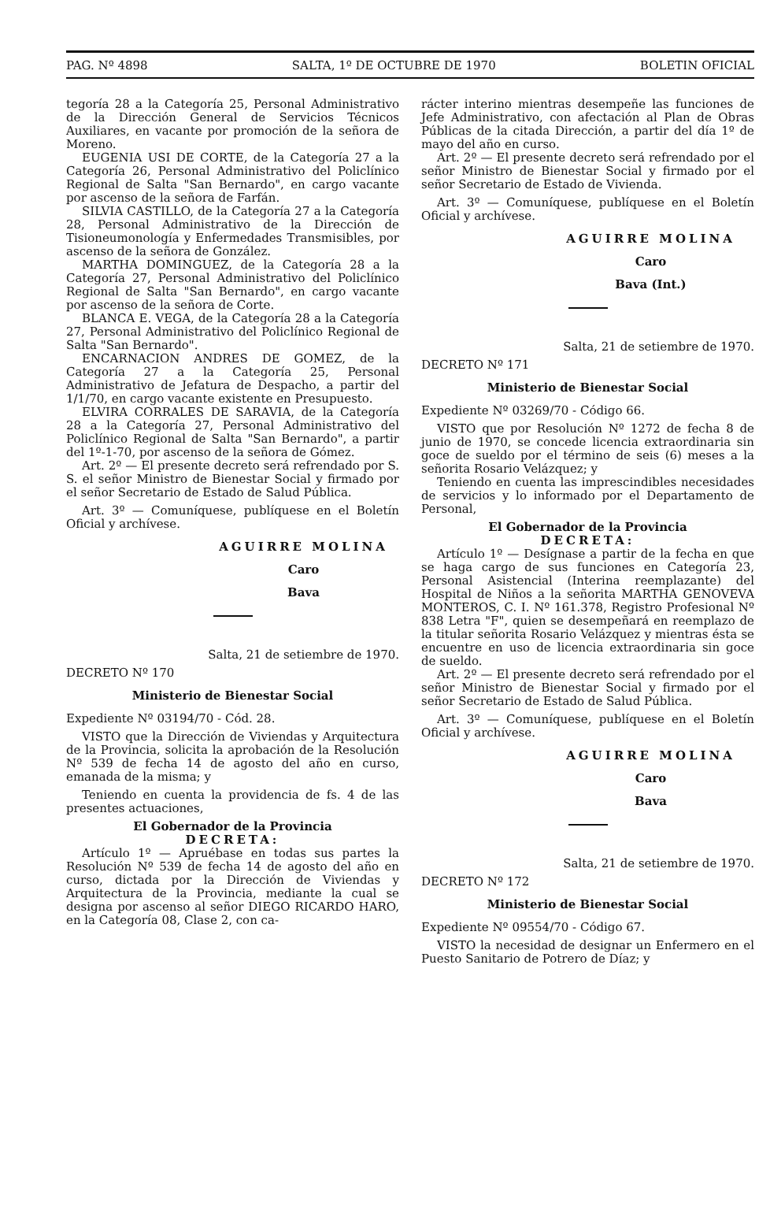PAG. Nº 4898 SALTA, 1º DE OCTUBRE DE 1970 BOLETIN OFICIAL
tegoría 28 a la Categoría 25, Personal Administrativo de la Dirección General de Servicios Técnicos Auxiliares, en vacante por promoción de la señora de Moreno.
EUGENIA USI DE CORTE, de la Categoría 27 a la Categoría 26, Personal Administrativo del Policlínico Regional de Salta "San Bernardo", en cargo vacante por ascenso de la señora de Farfán.
SILVIA CASTILLO, de la Categoría 27 a la Categoría 28, Personal Administrativo de la Dirección de Tisioneumonología y Enfermedades Transmisibles, por ascenso de la señora de González.
MARTHA DOMINGUEZ, de la Categoría 28 a la Categoría 27, Personal Administrativo del Policlínico Regional de Salta "San Bernardo", en cargo vacante por ascenso de la señora de Corte.
BLANCA E. VEGA, de la Categoría 28 a la Categoría 27, Personal Administrativo del Policlínico Regional de Salta "San Bernardo".
ENCARNACION ANDRES DE GOMEZ, de la Categoría 27 a la Categoría 25, Personal Administrativo de Jefatura de Despacho, a partir del 1/1/70, en cargo vacante existente en Presupuesto.
ELVIRA CORRALES DE SARAVIA, de la Categoría 28 a la Categoría 27, Personal Administrativo del Policlínico Regional de Salta "San Bernardo", a partir del 1º-1-70, por ascenso de la señora de Gómez.
Art. 2º — El presente decreto será refrendado por S. S. el señor Ministro de Bienestar Social y firmado por el señor Secretario de Estado de Salud Pública.
Art. 3º — Comuníquese, publíquese en el Boletín Oficial y archívese.
AGUIRRE MOLINA
Caro
Bava
Salta, 21 de setiembre de 1970.
DECRETO Nº 170
Ministerio de Bienestar Social
Expediente Nº 03194/70 - Cód. 28.
VISTO que la Dirección de Viviendas y Arquitectura de la Provincia, solicita la aprobación de la Resolución Nº 539 de fecha 14 de agosto del año en curso, emanada de la misma; y
Teniendo en cuenta la providencia de fs. 4 de las presentes actuaciones,
El Gobernador de la Provincia
DECRETA:
Artículo 1º — Apruébase en todas sus partes la Resolución Nº 539 de fecha 14 de agosto del año en curso, dictada por la Dirección de Viviendas y Arquitectura de la Provincia, mediante la cual se designa por ascenso al señor DIEGO RICARDO HARO, en la Categoría 08, Clase 2, con ca-
rácter interino mientras desempeñe las funciones de Jefe Administrativo, con afectación al Plan de Obras Públicas de la citada Dirección, a partir del día 1º de mayo del año en curso.
Art. 2º — El presente decreto será refrendado por el señor Ministro de Bienestar Social y firmado por el señor Secretario de Estado de Vivienda.
Art. 3º — Comuníquese, publíquese en el Boletín Oficial y archívese.
AGUIRRE MOLINA
Caro
Bava (Int.)
Salta, 21 de setiembre de 1970.
DECRETO Nº 171
Ministerio de Bienestar Social
Expediente Nº 03269/70 - Código 66.
VISTO que por Resolución Nº 1272 de fecha 8 de junio de 1970, se concede licencia extraordinaria sin goce de sueldo por el término de seis (6) meses a la señorita Rosario Velázquez; y
Teniendo en cuenta las imprescindibles necesidades de servicios y lo informado por el Departamento de Personal,
El Gobernador de la Provincia
DECRETA:
Artículo 1º — Desígnase a partir de la fecha en que se haga cargo de sus funciones en Categoría 23, Personal Asistencial (Interina reemplazante) del Hospital de Niños a la señorita MARTHA GENOVEVA MONTEROS, C. I. Nº 161.378, Registro Profesional Nº 838 Letra "F", quien se desempeñará en reemplazo de la titular señorita Rosario Velázquez y mientras ésta se encuentre en uso de licencia extraordinaria sin goce de sueldo.
Art. 2º — El presente decreto será refrendado por el señor Ministro de Bienestar Social y firmado por el señor Secretario de Estado de Salud Pública.
Art. 3º — Comuníquese, publíquese en el Boletín Oficial y archívese.
AGUIRRE MOLINA
Caro
Bava
Salta, 21 de setiembre de 1970.
DECRETO Nº 172
Ministerio de Bienestar Social
Expediente Nº 09554/70 - Código 67.
VISTO la necesidad de designar un Enfermero en el Puesto Sanitario de Potrero de Díaz; y